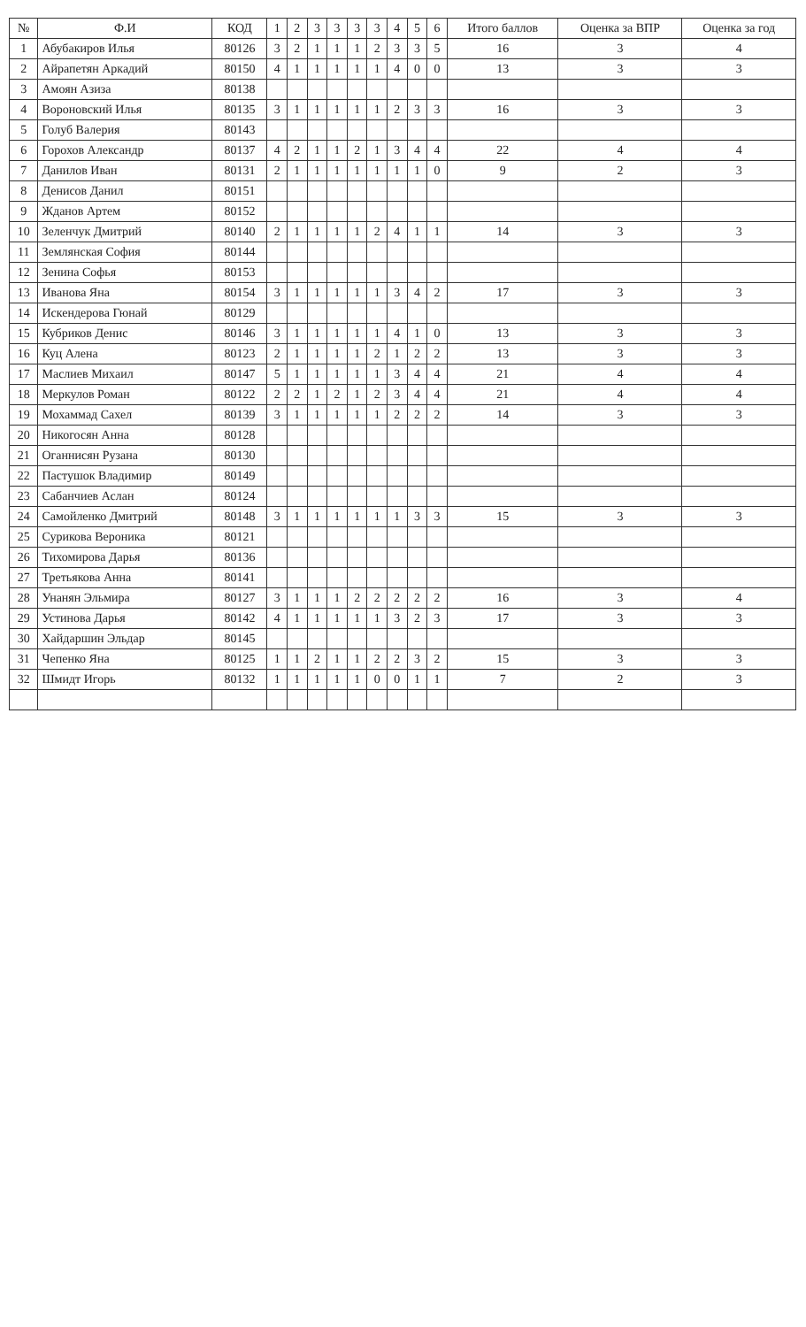| № | Ф.И | КОД | 1 | 2 | 3 | 3 | 3 | 3 | 4 | 5 | 6 | Итого баллов | Оценка за ВПР | Оценка за год |
| --- | --- | --- | --- | --- | --- | --- | --- | --- | --- | --- | --- | --- | --- | --- |
| 1 | Абубакиров Илья | 80126 | 3 | 2 | 1 | 1 | 1 | 2 | 3 | 3 | 5 | 16 | 3 | 4 |
| 2 | Айрапетян Аркадий | 80150 | 4 | 1 | 1 | 1 | 1 | 1 | 4 | 0 | 0 | 13 | 3 | 3 |
| 3 | Амоян Азиза | 80138 | | | | | | | | | | | | |
| 4 | Вороновский Илья | 80135 | 3 | 1 | 1 | 1 | 1 | 1 | 2 | 3 | 3 | 16 | 3 | 3 |
| 5 | Голуб Валерия | 80143 | | | | | | | | | | | | |
| 6 | Горохов Александр | 80137 | 4 | 2 | 1 | 1 | 2 | 1 | 3 | 4 | 4 | 22 | 4 | 4 |
| 7 | Данилов Иван | 80131 | 2 | 1 | 1 | 1 | 1 | 1 | 1 | 1 | 0 | 9 | 2 | 3 |
| 8 | Денисов Данил | 80151 | | | | | | | | | | | | |
| 9 | Жданов Артем | 80152 | | | | | | | | | | | | |
| 10 | Зеленчук Дмитрий | 80140 | 2 | 1 | 1 | 1 | 1 | 2 | 4 | 1 | 1 | 14 | 3 | 3 |
| 11 | Землянская София | 80144 | | | | | | | | | | | | |
| 12 | Зенина Софья | 80153 | | | | | | | | | | | | |
| 13 | Иванова Яна | 80154 | 3 | 1 | 1 | 1 | 1 | 1 | 3 | 4 | 2 | 17 | 3 | 3 |
| 14 | Искендерова Гюнай | 80129 | | | | | | | | | | | | |
| 15 | Кубриков Денис | 80146 | 3 | 1 | 1 | 1 | 1 | 1 | 4 | 1 | 0 | 13 | 3 | 3 |
| 16 | Куц Алена | 80123 | 2 | 1 | 1 | 1 | 1 | 2 | 1 | 2 | 2 | 13 | 3 | 3 |
| 17 | Маслиев Михаил | 80147 | 5 | 1 | 1 | 1 | 1 | 1 | 3 | 4 | 4 | 21 | 4 | 4 |
| 18 | Меркулов Роман | 80122 | 2 | 2 | 1 | 2 | 1 | 2 | 3 | 4 | 4 | 21 | 4 | 4 |
| 19 | Мохаммад Сахел | 80139 | 3 | 1 | 1 | 1 | 1 | 1 | 2 | 2 | 2 | 14 | 3 | 3 |
| 20 | Никогосян Анна | 80128 | | | | | | | | | | | | |
| 21 | Оганнисян Рузана | 80130 | | | | | | | | | | | | |
| 22 | Пастушок Владимир | 80149 | | | | | | | | | | | | |
| 23 | Сабанчиев Аслан | 80124 | | | | | | | | | | | | |
| 24 | Самойленко Дмитрий | 80148 | 3 | 1 | 1 | 1 | 1 | 1 | 1 | 3 | 3 | 15 | 3 | 3 |
| 25 | Сурикова Вероника | 80121 | | | | | | | | | | | | |
| 26 | Тихомирова Дарья | 80136 | | | | | | | | | | | | |
| 27 | Третьякова Анна | 80141 | | | | | | | | | | | | |
| 28 | Унанян Эльмира | 80127 | 3 | 1 | 1 | 1 | 2 | 2 | 2 | 2 | 2 | 16 | 3 | 4 |
| 29 | Устинова Дарья | 80142 | 4 | 1 | 1 | 1 | 1 | 1 | 3 | 2 | 3 | 17 | 3 | 3 |
| 30 | Хайдаршин Эльдар | 80145 | | | | | | | | | | | | |
| 31 | Чепенко Яна | 80125 | 1 | 1 | 2 | 1 | 1 | 2 | 2 | 3 | 2 | 15 | 3 | 3 |
| 32 | Шмидт Игорь | 80132 | 1 | 1 | 1 | 1 | 1 | 0 | 0 | 1 | 1 | 7 | 2 | 3 |